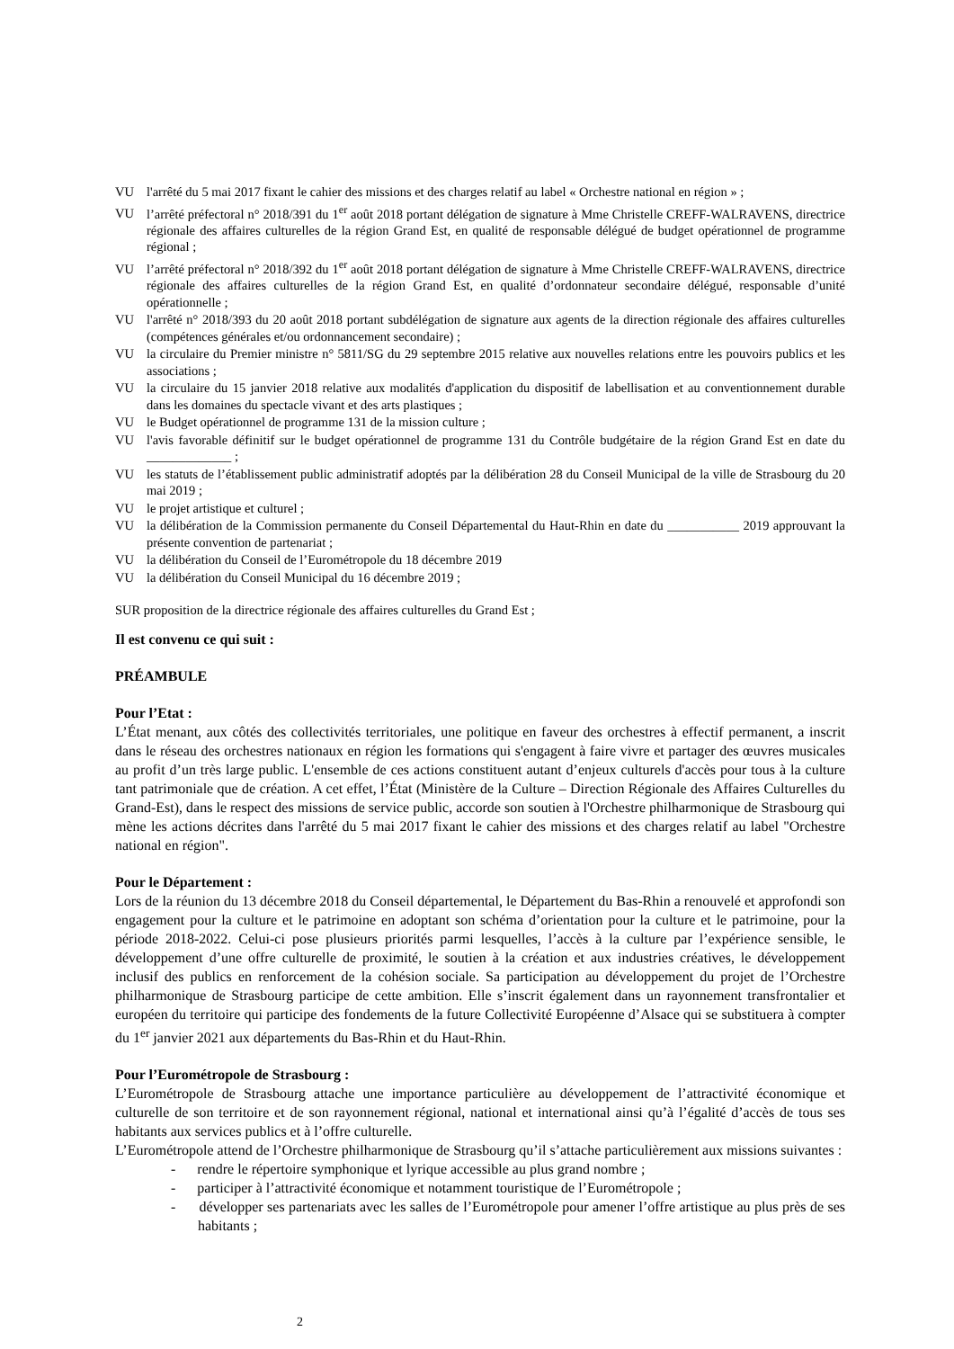VU l'arrêté du 5 mai 2017 fixant le cahier des missions et des charges relatif au label « Orchestre national en région » ;
VU l’arrêté préfectoral n° 2018/391 du 1<sup>er</sup> août 2018 portant délégation de signature à Mme Christelle CREFF-WALRAVENS, directrice régionale des affaires culturelles de la région Grand Est, en qualité de responsable délégué de budget opérationnel de programme régional ;
VU l’arrêté préfectoral n° 2018/392 du 1<sup>er</sup> août 2018 portant délégation de signature à Mme Christelle CREFF-WALRAVENS, directrice régionale des affaires culturelles de la région Grand Est, en qualité d’ordonnateur secondaire délégué, responsable d’unité opérationnelle ;
VU l'arrêté n° 2018/393 du 20 août 2018 portant subdélégation de signature aux agents de la direction régionale des affaires culturelles (compétences générales et/ou ordonnancement secondaire) ;
VU la circulaire du Premier ministre n° 5811/SG du 29 septembre 2015 relative aux nouvelles relations entre les pouvoirs publics et les associations ;
VU la circulaire du 15 janvier 2018 relative aux modalités d'application du dispositif de labellisation et au conventionnement durable dans les domaines du spectacle vivant et des arts plastiques ;
VU le Budget opérationnel de programme 131 de la mission culture ;
VU l'avis favorable définitif sur le budget opérationnel de programme 131 du Contrôle budgétaire de la région Grand Est en date du _____________ ;
VU les statuts de l’établissement public administratif adoptés par la délibération 28 du Conseil Municipal de la ville de Strasbourg du 20 mai 2019 ;
VU le projet artistique et culturel ;
VU la délibération de la Commission permanente du Conseil Départemental du Haut-Rhin en date du ___________ 2019 approuvant la présente convention de partenariat ;
VU la délibération du Conseil de l’Eurométropole du 18 décembre 2019
VU la délibération du Conseil Municipal du 16 décembre 2019 ;
SUR proposition de la directrice régionale des affaires culturelles du Grand Est ;
Il est convenu ce qui suit :
PRÉAMBULE
Pour l’Etat :
L’État menant, aux côtés des collectivités territoriales, une politique en faveur des orchestres à effectif permanent, a inscrit dans le réseau des orchestres nationaux en région les formations qui s'engagent à faire vivre et partager des œuvres musicales au profit d’un très large public. L'ensemble de ces actions constituent autant d’enjeux culturels d'accès pour tous à la culture tant patrimoniale que de création. A cet effet, l’État (Ministère de la Culture – Direction Régionale des Affaires Culturelles du Grand-Est), dans le respect des missions de service public, accorde son soutien à l'Orchestre philharmonique de Strasbourg qui mène les actions décrites dans l'arrêté du 5 mai 2017 fixant le cahier des missions et des charges relatif au label "Orchestre national en région".
Pour le Département :
Lors de la réunion du 13 décembre 2018 du Conseil départemental, le Département du Bas-Rhin a renouvelé et approfondi son engagement pour la culture et le patrimoine en adoptant son schéma d’orientation pour la culture et le patrimoine, pour la période 2018-2022. Celui-ci pose plusieurs priorités parmi lesquelles, l’accès à la culture par l’expérience sensible, le développement d’une offre culturelle de proximité, le soutien à la création et aux industries créatives, le développement inclusif des publics en renforcement de la cohésion sociale. Sa participation au développement du projet de l’Orchestre philharmonique de Strasbourg participe de cette ambition. Elle s’inscrit également dans un rayonnement transfrontalier et européen du territoire qui participe des fondements de la future Collectivité Européenne d’Alsace qui se substituera à compter du 1<sup>er</sup> janvier 2021 aux départements du Bas-Rhin et du Haut-Rhin.
Pour l’Eurométropole de Strasbourg :
L’Eurométropole de Strasbourg attache une importance particulière au développement de l’attractivité économique et culturelle de son territoire et de son rayonnement régional, national et international ainsi qu’à l’égalité d’accès de tous ses habitants aux services publics et à l’offre culturelle.
L’Eurométropole attend de l’Orchestre philharmonique de Strasbourg qu’il s’attache particulièrement aux missions suivantes :
- rendre le répertoire symphonique et lyrique accessible au plus grand nombre ;
- participer à l’attractivité économique et notamment touristique de l’Eurométropole ;
- développer ses partenariats avec les salles de l’Eurométropole pour amener l’offre artistique au plus près de ses habitants ;
2